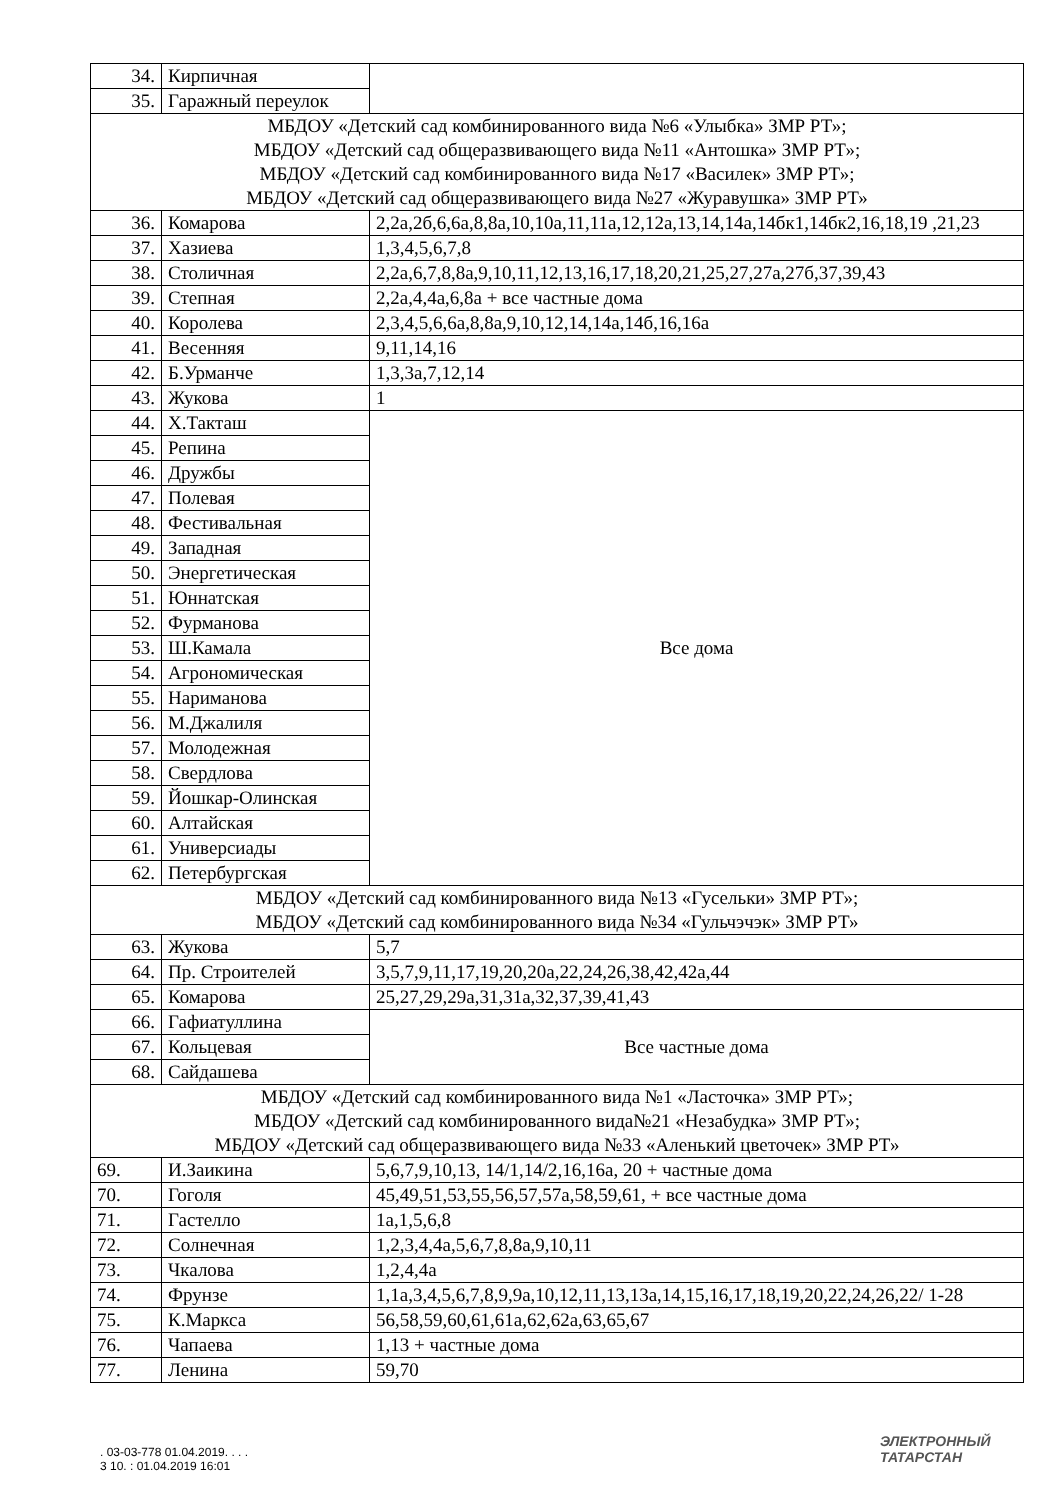| 34. | Кирпичная | |
| 35. | Гаражный переулок | |
| МБДОУ «Детский сад комбинированного вида №6 «Улыбка» ЗМР РТ»; МБДОУ «Детский сад общеразвивающего вида №11 «Антошка» ЗМР РТ»; МБДОУ «Детский сад комбинированного вида №17 «Василек» ЗМР РТ»; МБДОУ «Детский сад общеразвивающего вида №27 «Журавушка» ЗМР РТ» | | |
| 36. | Комарова | 2,2а,2б,6,6а,8,8а,10,10а,11,11а,12,12а,13,14,14а,14бк1,14бк2,16,18,19 ,21,23 |
| 37. | Хазиева | 1,3,4,5,6,7,8 |
| 38. | Столичная | 2,2а,6,7,8,8а,9,10,11,12,13,16,17,18,20,21,25,27,27а,27б,37,39,43 |
| 39. | Степная | 2,2а,4,4а,6,8а + все частные дома |
| 40. | Королева | 2,3,4,5,6,6а,8,8а,9,10,12,14,14а,14б,16,16а |
| 41. | Весенняя | 9,11,14,16 |
| 42. | Б.Урманче | 1,3,3а,7,12,14 |
| 43. | Жукова | 1 |
| 44. | Х.Такташ | Все дома |
| 45. | Репина | |
| 46. | Дружбы | |
| 47. | Полевая | |
| 48. | Фестивальная | |
| 49. | Западная | |
| 50. | Энергетическая | |
| 51. | Юннатская | |
| 52. | Фурманова | |
| 53. | Ш.Камала | |
| 54. | Агрономическая | |
| 55. | Нариманова | |
| 56. | М.Джалиля | |
| 57. | Молодежная | |
| 58. | Свердлова | |
| 59. | Йошкар-Олинская | |
| 60. | Алтайская | |
| 61. | Универсиады | |
| 62. | Петербургская | |
| МБДОУ «Детский сад комбинированного вида №13 «Гусельки» ЗМР РТ»; МБДОУ «Детский сад комбинированного вида №34 «Гульчэчэк» ЗМР РТ» | | |
| 63. | Жукова | 5,7 |
| 64. | Пр. Строителей | 3,5,7,9,11,17,19,20,20а,22,24,26,38,42,42а,44 |
| 65. | Комарова | 25,27,29,29а,31,31а,32,37,39,41,43 |
| 66. | Гафиатуллина | Все частные дома |
| 67. | Кольцевая | |
| 68. | Сайдашева | |
| МБДОУ «Детский сад комбинированного вида №1 «Ласточка» ЗМР РТ»; МБДОУ «Детский сад комбинированного вида№21 «Незабудка» ЗМР РТ»; МБДОУ «Детский сад общеразвивающего вида №33 «Аленький цветочек» ЗМР РТ» | | |
| 69. | И.Заикина | 5,6,7,9,10,13, 14/1,14/2,16,16а, 20 + частные дома |
| 70. | Гоголя | 45,49,51,53,55,56,57,57а,58,59,61, + все частные дома |
| 71. | Гастелло | 1а,1,5,6,8 |
| 72. | Солнечная | 1,2,3,4,4а,5,6,7,8,8а,9,10,11 |
| 73. | Чкалова | 1,2,4,4а |
| 74. | Фрунзе | 1,1а,3,4,5,6,7,8,9,9а,10,12,11,13,13а,14,15,16,17,18,19,20,22,24,26,22/ 1-28 |
| 75. | К.Маркса | 56,58,59,60,61,61а,62,62а,63,65,67 |
| 76. | Чапаева | 1,13 + частные дома |
| 77. | Ленина | 59,70 |
. 03-03-778 01.04.2019. . . .
3 10. : 01.04.2019 16:01
ЭЛЕКТРОННЫЙ
ТАТАРСТАН